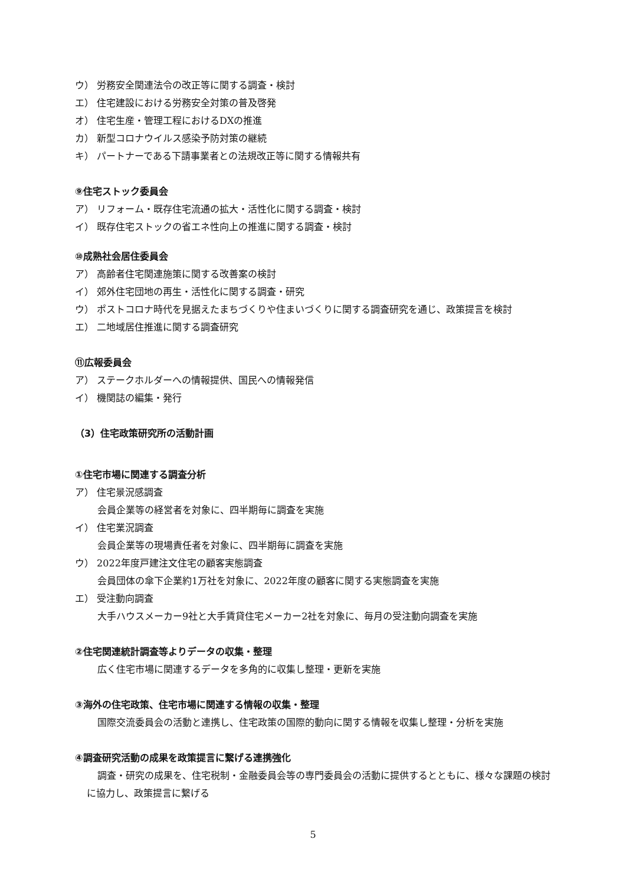ウ） 労務安全関連法令の改正等に関する調査・検討
エ） 住宅建設における労務安全対策の普及啓発
オ） 住宅生産・管理工程におけるDXの推進
カ） 新型コロナウイルス感染予防対策の継続
キ） パートナーである下請事業者との法規改正等に関する情報共有
⑨住宅ストック委員会
ア） リフォーム・既存住宅流通の拡大・活性化に関する調査・検討
イ） 既存住宅ストックの省エネ性向上の推進に関する調査・検討
⑩成熟社会居住委員会
ア） 高齢者住宅関連施策に関する改善案の検討
イ） 郊外住宅団地の再生・活性化に関する調査・研究
ウ） ポストコロナ時代を見据えたまちづくりや住まいづくりに関する調査研究を通じ、政策提言を検討
エ） 二地域居住推進に関する調査研究
⑪広報委員会
ア） ステークホルダーへの情報提供、国民への情報発信
イ） 機関誌の編集・発行
（3）住宅政策研究所の活動計画
①住宅市場に関連する調査分析
ア） 住宅景況感調査
会員企業等の経営者を対象に、四半期毎に調査を実施
イ） 住宅業況調査
会員企業等の現場責任者を対象に、四半期毎に調査を実施
ウ） 2022年度戸建注文住宅の顧客実態調査
会員団体の傘下企業約1万社を対象に、2022年度の顧客に関する実態調査を実施
エ） 受注動向調査
大手ハウスメーカー9社と大手賃貸住宅メーカー2社を対象に、毎月の受注動向調査を実施
②住宅関連統計調査等よりデータの収集・整理
広く住宅市場に関連するデータを多角的に収集し整理・更新を実施
③海外の住宅政策、住宅市場に関連する情報の収集・整理
国際交流委員会の活動と連携し、住宅政策の国際的動向に関する情報を収集し整理・分析を実施
④調査研究活動の成果を政策提言に繋げる連携強化
調査・研究の成果を、住宅税制・金融委員会等の専門委員会の活動に提供するとともに、様々な課題の検討に協力し、政策提言に繋げる
5